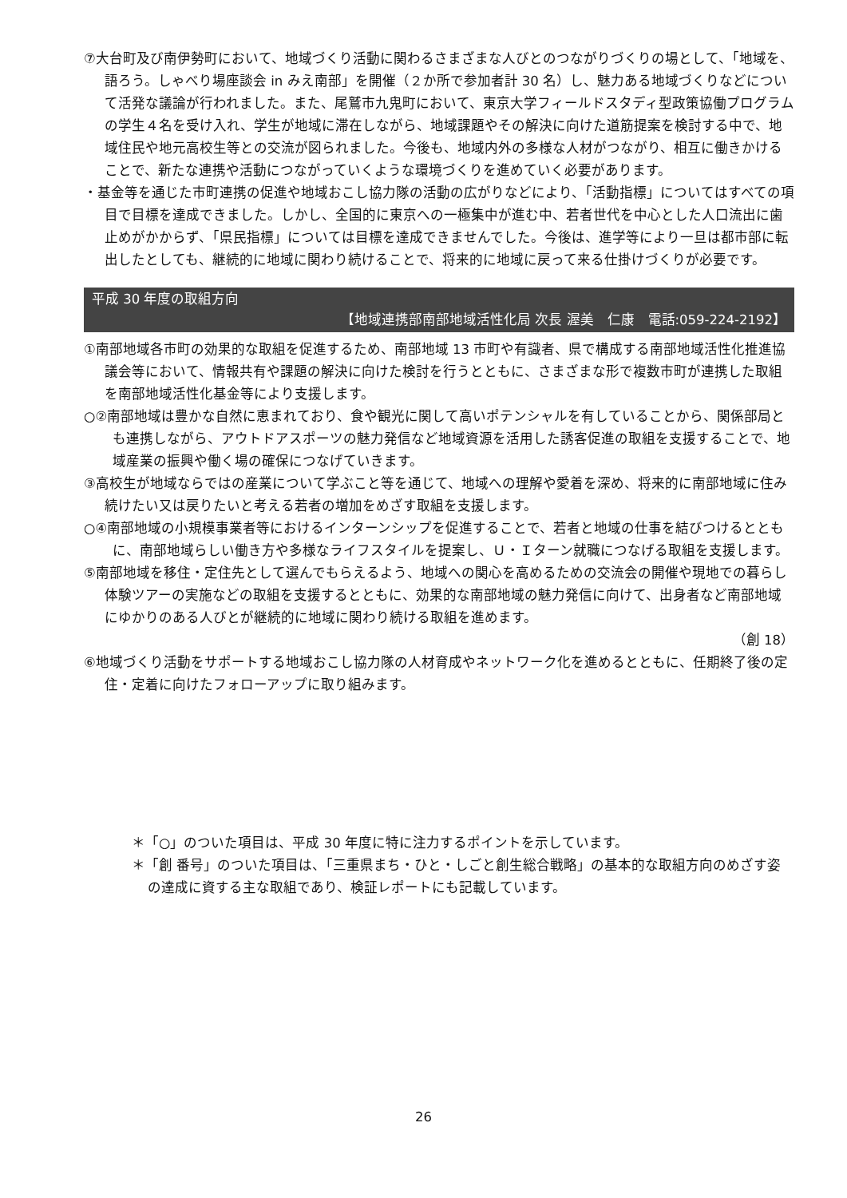⑦大台町及び南伊勢町において、地域づくり活動に関わるさまざまな人びとのつながりづくりの場として、「地域を、語ろう。しゃべり場座談会 in みえ南部」を開催（２か所で参加者計 30 名）し、魅力ある地域づくりなどについて活発な議論が行われました。また、尾鷲市九鬼町において、東京大学フィールドスタディ型政策協働プログラムの学生４名を受け入れ、学生が地域に滞在しながら、地域課題やその解決に向けた道筋提案を検討する中で、地域住民や地元高校生等との交流が図られました。今後も、地域内外の多様な人材がつながり、相互に働きかけることで、新たな連携や活動につながっていくような環境づくりを進めていく必要があります。
・基金等を通じた市町連携の促進や地域おこし協力隊の活動の広がりなどにより、「活動指標」についてはすべての項目で目標を達成できました。しかし、全国的に東京への一極集中が進む中、若者世代を中心とした人口流出に歯止めがかからず、「県民指標」については目標を達成できませんでした。今後は、進学等により一旦は都市部に転出したとしても、継続的に地域に関わり続けることで、将来的に地域に戻って来る仕掛けづくりが必要です。
平成 30 年度の取組方向
【地域連携部南部地域活性化局 次長 渥美　仁康　電話:059-224-2192】
①南部地域各市町の効果的な取組を促進するため、南部地域 13 市町や有識者、県で構成する南部地域活性化推進協議会等において、情報共有や課題の解決に向けた検討を行うとともに、さまざまな形で複数市町が連携した取組を南部地域活性化基金等により支援します。
○②南部地域は豊かな自然に恵まれており、食や観光に関して高いポテンシャルを有していることから、関係部局とも連携しながら、アウトドアスポーツの魅力発信など地域資源を活用した誘客促進の取組を支援することで、地域産業の振興や働く場の確保につなげていきます。
③高校生が地域ならではの産業について学ぶこと等を通じて、地域への理解や愛着を深め、将来的に南部地域に住み続けたい又は戻りたいと考える若者の増加をめざす取組を支援します。
○④南部地域の小規模事業者等におけるインターンシップを促進することで、若者と地域の仕事を結びつけるとともに、南部地域らしい働き方や多様なライフスタイルを提案し、Ｕ・Ｉターン就職につなげる取組を支援します。
⑤南部地域を移住・定住先として選んでもらえるよう、地域への関心を高めるための交流会の開催や現地での暮らし体験ツアーの実施などの取組を支援するとともに、効果的な南部地域の魅力発信に向けて、出身者など南部地域にゆかりのある人びとが継続的に地域に関わり続ける取組を進めます。
（創 18）
⑥地域づくり活動をサポートする地域おこし協力隊の人材育成やネットワーク化を進めるとともに、任期終了後の定住・定着に向けたフォローアップに取り組みます。
＊「○」のついた項目は、平成 30 年度に特に注力するポイントを示しています。
＊「創 番号」のついた項目は、「三重県まち・ひと・しごと創生総合戦略」の基本的な取組方向のめざす姿の達成に資する主な取組であり、検証レポートにも記載しています。
26